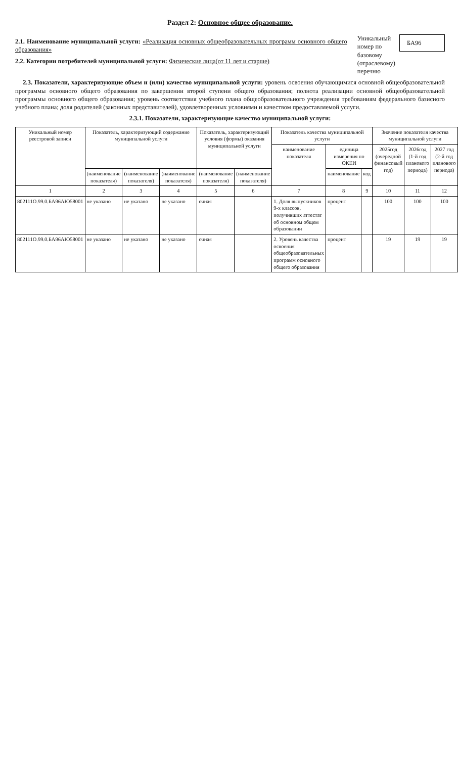Раздел 2: Основное общее образование.
2.1. Наименование муниципальной услуги: «Реализация основных общеобразовательных программ основного общего образования»
2.2. Категории потребителей муниципальной услуги: Физические лица(от 11 лет и старше)
Уникальный
номер по
базовому
(отраслевому)
перечню
БА96
2.3. Показатели, характеризующие объем и (или) качество муниципальной услуги: уровень освоения обучающимися основной общеобразовательной программы основного общего образования по завершении второй ступени общего образования; полнота реализации основной общеобразовательной программы основного общего образования; уровень соответствия учебного плана общеобразовательного учреждения требованиям федерального базисного учебного плана; доля родителей (законных представителей), удовлетворенных условиями и качеством предоставляемой услуги.
2.3.1. Показатели, характеризующие качество муниципальной услуги:
| Уникальный номер реестровой записи | Показатель, характеризующий содержание муниципальной услуги | | | Показатель, характеризующий условия (формы) оказания муниципальной услуги | | Показатель качества муниципальной услуги | | | Значение показателя качества муниципальной услуги | | |
| --- | --- | --- | --- | --- | --- | --- | --- | --- | --- | --- | --- |
| | | | | | | наименование показателя | единица измерения по ОКЕИ | | 2025год (очередной финансовый год) | 2026год (1-й год планового периода) | 2027 год (2-й год планового периода) |
| | (наименование показателя) | (наименование показателя) | (наименование показателя) | (наименование показателя) | (наименование показателя) | | наименование | код | | | |
| 1 | 2 | 3 | 4 | 5 | 6 | 7 | 8 | 9 | 10 | 11 | 12 |
| 802111О.99.0.БА96АЮ58001 | не указано | не указано | не указано | очная | | 1. Доля выпускников 9-х классов, получивших аттестат об основном общем образовании | процент | | 100 | 100 | 100 |
| 802111О.99.0.БА96АЮ58001 | не указано | не указано | не указано | очная | | 2. Уровень качества освоения общеобразовательных программ основного общего образования | процент | | 19 | 19 | 19 |